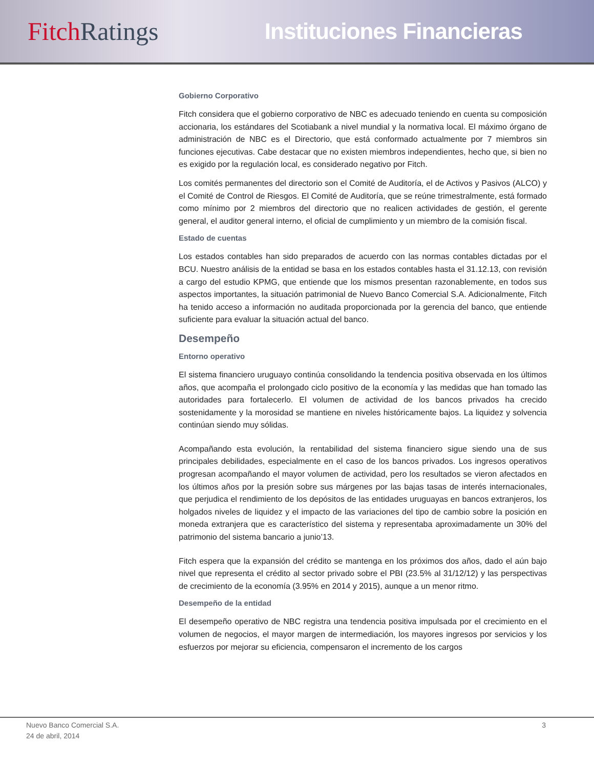Fitch Ratings Instituciones Financieras
Gobierno Corporativo
Fitch considera que el gobierno corporativo de NBC es adecuado teniendo en cuenta su composición accionaria, los estándares del Scotiabank a nivel mundial y la normativa local. El máximo órgano de administración de NBC es el Directorio, que está conformado actualmente por 7 miembros sin funciones ejecutivas. Cabe destacar que no existen miembros independientes, hecho que, si bien no es exigido por la regulación local, es considerado negativo por Fitch.
Los comités permanentes del directorio son el Comité de Auditoría, el de Activos y Pasivos (ALCO) y el Comité de Control de Riesgos. El Comité de Auditoría, que se reúne trimestralmente, está formado como mínimo por 2 miembros del directorio que no realicen actividades de gestión, el gerente general, el auditor general interno, el oficial de cumplimiento y un miembro de la comisión fiscal.
Estado de cuentas
Los estados contables han sido preparados de acuerdo con las normas contables dictadas por el BCU. Nuestro análisis de la entidad se basa en los estados contables hasta el 31.12.13, con revisión a cargo del estudio KPMG, que entiende que los mismos presentan razonablemente, en todos sus aspectos importantes, la situación patrimonial de Nuevo Banco Comercial S.A. Adicionalmente, Fitch ha tenido acceso a información no auditada proporcionada por la gerencia del banco, que entiende suficiente para evaluar la situación actual del banco.
Desempeño
Entorno operativo
El sistema financiero uruguayo continúa consolidando la tendencia positiva observada en los últimos años, que acompaña el prolongado ciclo positivo de la economía y las medidas que han tomado las autoridades para fortalecerlo. El volumen de actividad de los bancos privados ha crecido sostenidamente y la morosidad se mantiene en niveles históricamente bajos. La liquidez y solvencia continúan siendo muy sólidas.
Acompañando esta evolución, la rentabilidad del sistema financiero sigue siendo una de sus principales debilidades, especialmente en el caso de los bancos privados. Los ingresos operativos progresan acompañando el mayor volumen de actividad, pero los resultados se vieron afectados en los últimos años por la presión sobre sus márgenes por las bajas tasas de interés internacionales, que perjudica el rendimiento de los depósitos de las entidades uruguayas en bancos extranjeros, los holgados niveles de liquidez y el impacto de las variaciones del tipo de cambio sobre la posición en moneda extranjera que es característico del sistema y representaba aproximadamente un 30% del patrimonio del sistema bancario a junio’13.
Fitch espera que la expansión del crédito se mantenga en los próximos dos años, dado el aún bajo nivel que representa el crédito al sector privado sobre el PBI (23.5% al 31/12/12) y las perspectivas de crecimiento de la economía (3.95% en 2014 y 2015), aunque a un menor ritmo.
Desempeño de la entidad
El desempeño operativo de NBC registra una tendencia positiva impulsada por el crecimiento en el volumen de negocios, el mayor margen de intermediación, los mayores ingresos por servicios y los esfuerzos por mejorar su eficiencia, compensaron el incremento de los cargos
Nuevo Banco Comercial S.A.
24 de abril, 2014
3